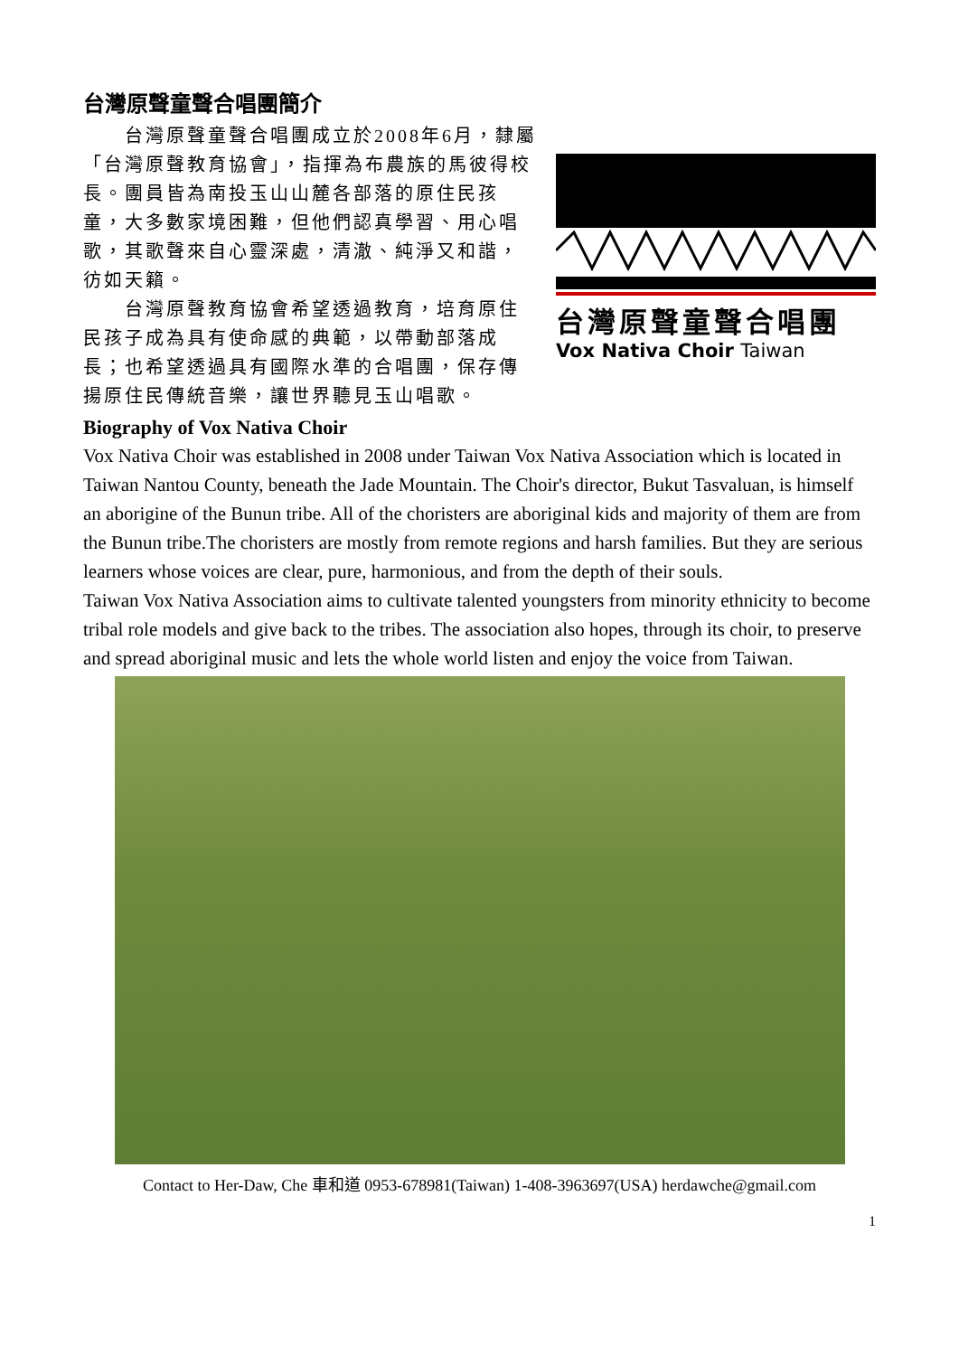台灣原聲童聲合唱團簡介
台灣原聲童聲合唱團
Vox Nativa Choir Taiwan
　　台灣原聲童聲合唱團成立於2008年6月，隸屬「台灣原聲教育協會」，指揮為布農族的馬彼得校長。團員皆為南投玉山山麓各部落的原住民孩童，大多數家境困難，但他們認真學習、用心唱歌，其歌聲來自心靈深處，清澈、純淨又和諧，彷如天籟。
　　台灣原聲教育協會希望透過教育，培育原住民孩子成為具有使命感的典範，以帶動部落成長；也希望透過具有國際水準的合唱團，保存傳揚原住民傳統音樂，讓世界聽見玉山唱歌。
Biography of Vox Nativa Choir
Vox Nativa Choir was established in 2008 under Taiwan Vox Nativa Association which is located in Taiwan Nantou County, beneath the Jade Mountain. The Choir's director, Bukut Tasvaluan, is himself an aborigine of the Bunun tribe. All of the choristers are aboriginal kids and majority of them are from the Bunun tribe.The choristers are mostly from remote regions and harsh families. But they are serious learners whose voices are clear, pure, harmonious, and from the depth of their souls.
Taiwan Vox Nativa Association aims to cultivate talented youngsters from minority ethnicity to become tribal role models and give back to the tribes. The association also hopes, through its choir, to preserve and spread aboriginal music and lets the whole world listen and enjoy the voice from Taiwan.
Contact to Her-Daw, Che 車和道 0953-678981(Taiwan) 1-408-3963697(USA) herdawche@gmail.com
1